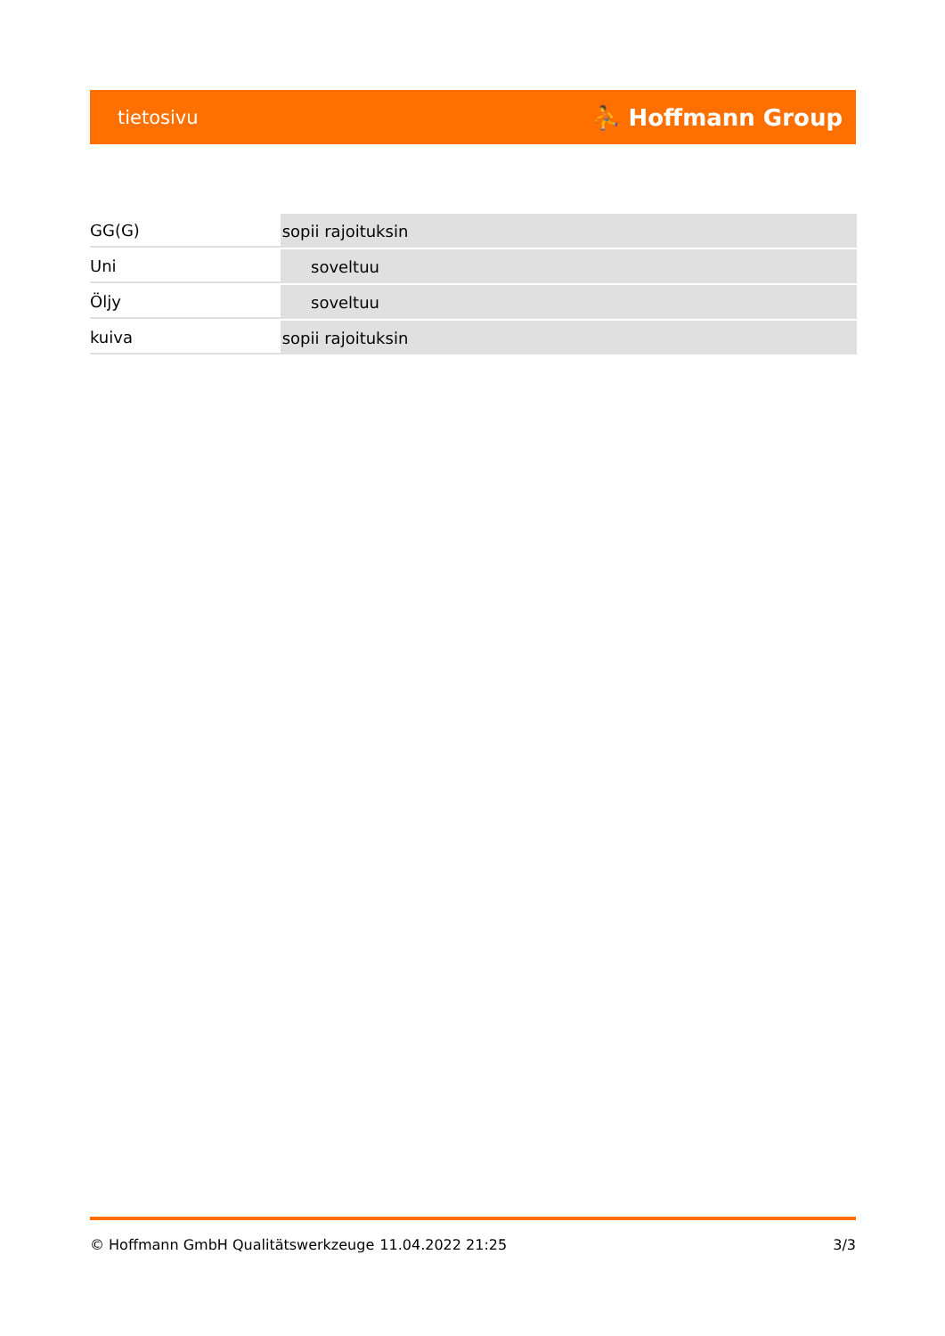tietosivu ⛹ Hoffmann Group
| GG(G) | sopii rajoituksin | |
| Uni | soveltuu | |
| Öljy | soveltuu | |
| kuiva | sopii rajoituksin | |
© Hoffmann GmbH Qualitätswerkzeuge 11.04.2022 21:25 3/3